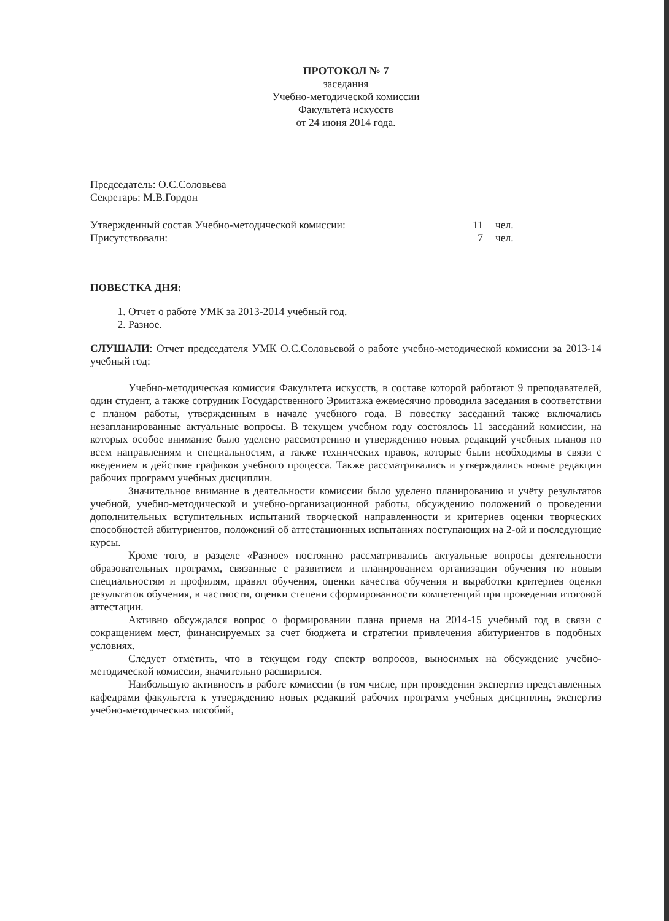ПРОТОКОЛ № 7
заседания
Учебно-методической комиссии
Факультета искусств
от 24 июня 2014 года.
Председатель: О.С.Соловьева
Секретарь: М.В.Гордон
Утвержденный состав Учебно-методической комиссии: 11 чел.
Присутствовали: 7 чел.
ПОВЕСТКА ДНЯ:
1. Отчет о работе УМК за 2013-2014 учебный год.
2. Разное.
СЛУШАЛИ: Отчет председателя УМК О.С.Соловьевой о работе учебно-методической комиссии за 2013-14 учебный год:
Учебно-методическая комиссия Факультета искусств, в составе которой работают 9 преподавателей, один студент, а также сотрудник Государственного Эрмитажа ежемесячно проводила заседания в соответствии с планом работы, утвержденным в начале учебного года. В повестку заседаний также включались незапланированные актуальные вопросы. В текущем учебном году состоялось 11 заседаний комиссии, на которых особое внимание было уделено рассмотрению и утверждению новых редакций учебных планов по всем направлениям и специальностям, а также технических правок, которые были необходимы в связи с введением в действие графиков учебного процесса. Также рассматривались и утверждались новые редакции рабочих программ учебных дисциплин.
Значительное внимание в деятельности комиссии было уделено планированию и учёту результатов учебной, учебно-методической и учебно-организационной работы, обсуждению положений о проведении дополнительных вступительных испытаний творческой направленности и критериев оценки творческих способностей абитуриентов, положений об аттестационных испытаниях поступающих на 2-ой и последующие курсы.
Кроме того, в разделе «Разное» постоянно рассматривались актуальные вопросы деятельности образовательных программ, связанные с развитием и планированием организации обучения по новым специальностям и профилям, правил обучения, оценки качества обучения и выработки критериев оценки результатов обучения, в частности, оценки степени сформированности компетенций при проведении итоговой аттестации.
Активно обсуждался вопрос о формировании плана приема на 2014-15 учебный год в связи с сокращением мест, финансируемых за счет бюджета и стратегии привлечения абитуриентов в подобных условиях.
Следует отметить, что в текущем году спектр вопросов, выносимых на обсуждение учебно-методической комиссии, значительно расширился.
Наибольшую активность в работе комиссии (в том числе, при проведении экспертиз представленных кафедрами факультета к утверждению новых редакций рабочих программ учебных дисциплин, экспертиз учебно-методических пособий,